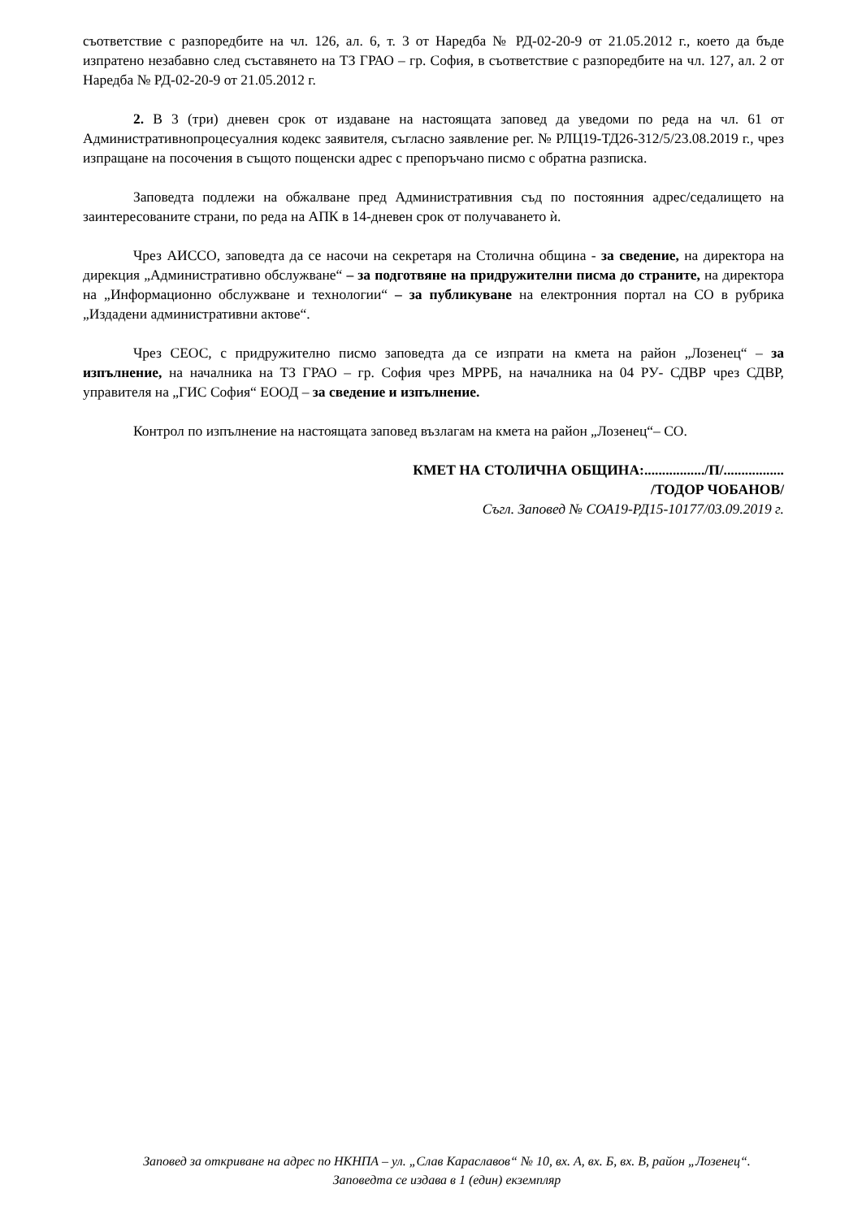съответствие с разпоредбите на чл. 126, ал. 6, т. 3 от Наредба № РД-02-20-9 от 21.05.2012 г., което да бъде изпратено незабавно след съставянето на ТЗ ГРАО – гр. София, в съответствие с разпоредбите на чл. 127, ал. 2 от Наредба № РД-02-20-9 от 21.05.2012 г.
2. В 3 (три) дневен срок от издаване на настоящата заповед да уведоми по реда на чл. 61 от Административнопроцесуалния кодекс заявителя, съгласно заявление рег. № РЛЦ19-ТД26-312/5/23.08.2019 г., чрез изпращане на посочения в същото пощенски адрес с препоръчано писмо с обратна разписка.
Заповедта подлежи на обжалване пред Административния съд по постоянния адрес/седалището на заинтересованите страни, по реда на АПК в 14-дневен срок от получаването ѝ.
Чрез АИССО, заповедта да се насочи на секретаря на Столична община - за сведение, на директора на дирекция „Административно обслужване“ – за подготвяне на придружителни писма до страните, на директора на „Информационно обслужване и технологии“ – за публикуване на електронния портал на СО в рубрика „Издадени административни актове“.
Чрез СЕОС, с придружително писмо заповедта да се изпрати на кмета на район „Лозенец“ – за изпълнение, на началника на ТЗ ГРАО – гр. София чрез МРРБ, на началника на 04 РУ- СДВР чрез СДВР, управителя на „ГИС София“ ЕООД – за сведение и изпълнение.
Контрол по изпълнение на настоящата заповед възлагам на кмета на район „Лозенец“– СО.
КМЕТ НА СТОЛИЧНА ОБЩИНА:................./П/.................
/ТОДОР ЧОБАНОВ/
Съгл. Заповед № СОА19-РД15-10177/03.09.2019 г.
Заповед за откриване на адрес по НКНПА – ул. „Слав Караславов“ № 10, вх. А, вх. Б, вх. В, район „Лозенец“. Заповедта се издава в 1 (един) екземпляр